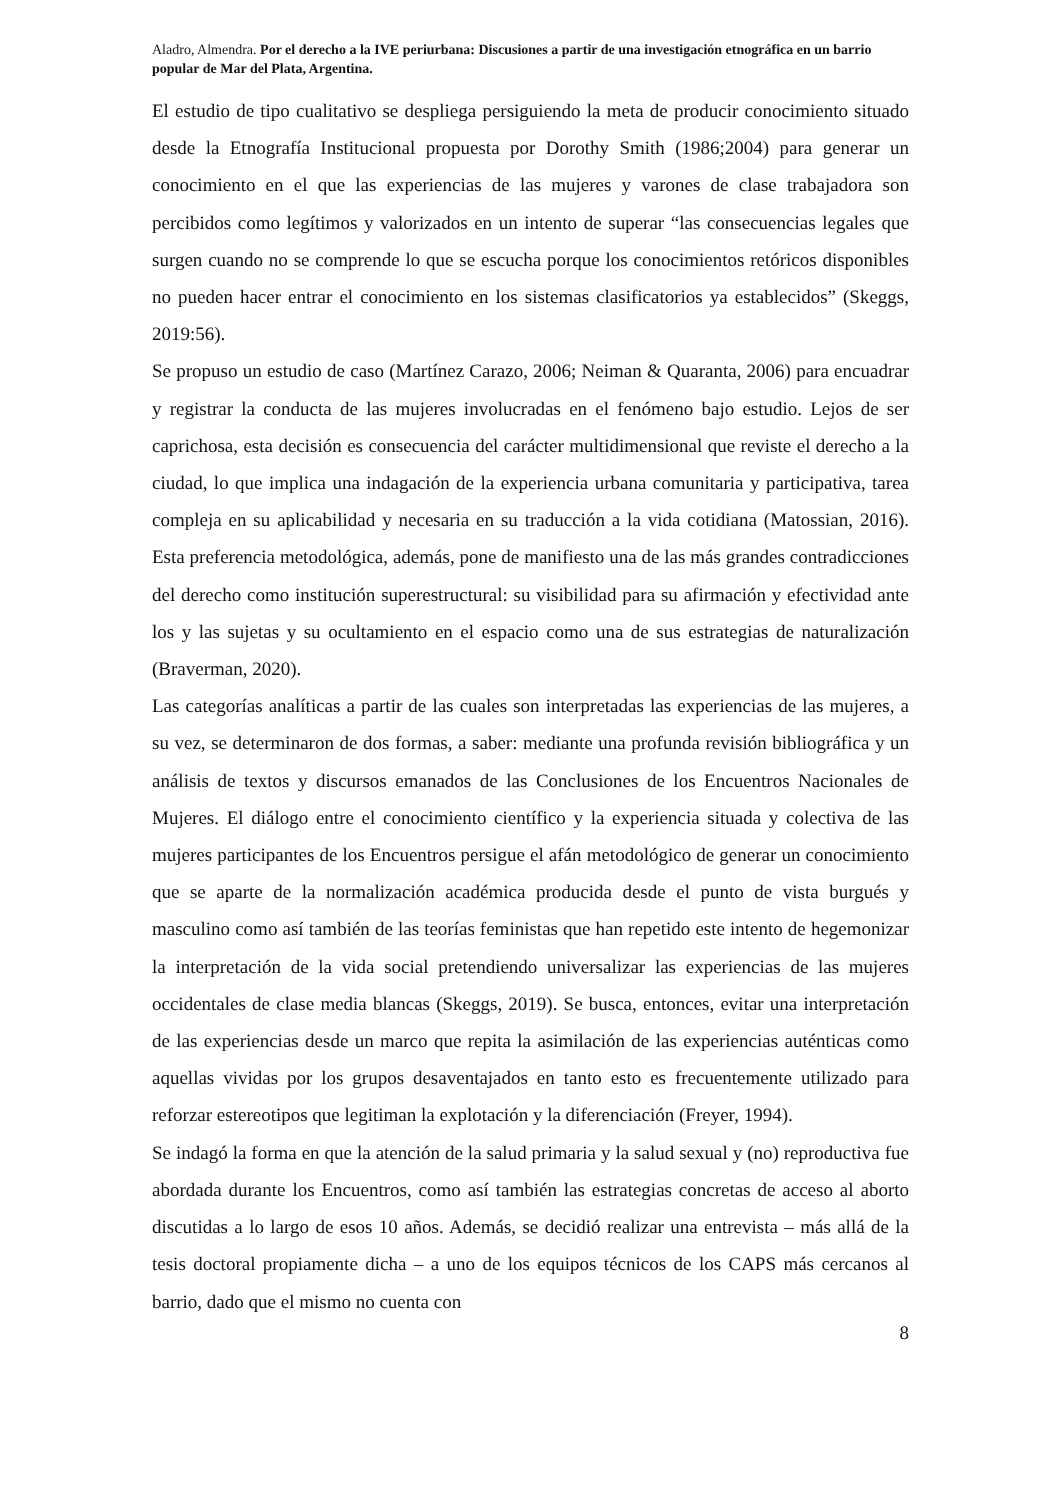Aladro, Almendra. Por el derecho a la IVE periurbana: Discusiones a partir de una investigación etnográfica en un barrio popular de Mar del Plata, Argentina.
El estudio de tipo cualitativo se despliega persiguiendo la meta de producir conocimiento situado desde la Etnografía Institucional propuesta por Dorothy Smith (1986;2004) para generar un conocimiento en el que las experiencias de las mujeres y varones de clase trabajadora son percibidos como legítimos y valorizados en un intento de superar “las consecuencias legales que surgen cuando no se comprende lo que se escucha porque los conocimientos retóricos disponibles no pueden hacer entrar el conocimiento en los sistemas clasificatorios ya establecidos” (Skeggs, 2019:56).
Se propuso un estudio de caso (Martínez Carazo, 2006; Neiman & Quaranta, 2006) para encuadrar y registrar la conducta de las mujeres involucradas en el fenómeno bajo estudio. Lejos de ser caprichosa, esta decisión es consecuencia del carácter multidimensional que reviste el derecho a la ciudad, lo que implica una indagación de la experiencia urbana comunitaria y participativa, tarea compleja en su aplicabilidad y necesaria en su traducción a la vida cotidiana (Matossian, 2016). Esta preferencia metodológica, además, pone de manifiesto una de las más grandes contradicciones del derecho como institución superestructural: su visibilidad para su afirmación y efectividad ante los y las sujetas y su ocultamiento en el espacio como una de sus estrategias de naturalización (Braverman, 2020).
Las categorías analíticas a partir de las cuales son interpretadas las experiencias de las mujeres, a su vez, se determinaron de dos formas, a saber: mediante una profunda revisión bibliográfica y un análisis de textos y discursos emanados de las Conclusiones de los Encuentros Nacionales de Mujeres. El diálogo entre el conocimiento científico y la experiencia situada y colectiva de las mujeres participantes de los Encuentros persigue el afán metodológico de generar un conocimiento que se aparte de la normalización académica producida desde el punto de vista burgués y masculino como así también de las teorías feministas que han repetido este intento de hegemonizar la interpretación de la vida social pretendiendo universalizar las experiencias de las mujeres occidentales de clase media blancas (Skeggs, 2019). Se busca, entonces, evitar una interpretación de las experiencias desde un marco que repita la asimilación de las experiencias auténticas como aquellas vividas por los grupos desaventajados en tanto esto es frecuentemente utilizado para reforzar estereotipos que legitiman la explotación y la diferenciación (Freyer, 1994).
Se indagó la forma en que la atención de la salud primaria y la salud sexual y (no) reproductiva fue abordada durante los Encuentros, como así también las estrategias concretas de acceso al aborto discutidas a lo largo de esos 10 años. Además, se decidió realizar una entrevista – más allá de la tesis doctoral propiamente dicha – a uno de los equipos técnicos de los CAPS más cercanos al barrio, dado que el mismo no cuenta con
8